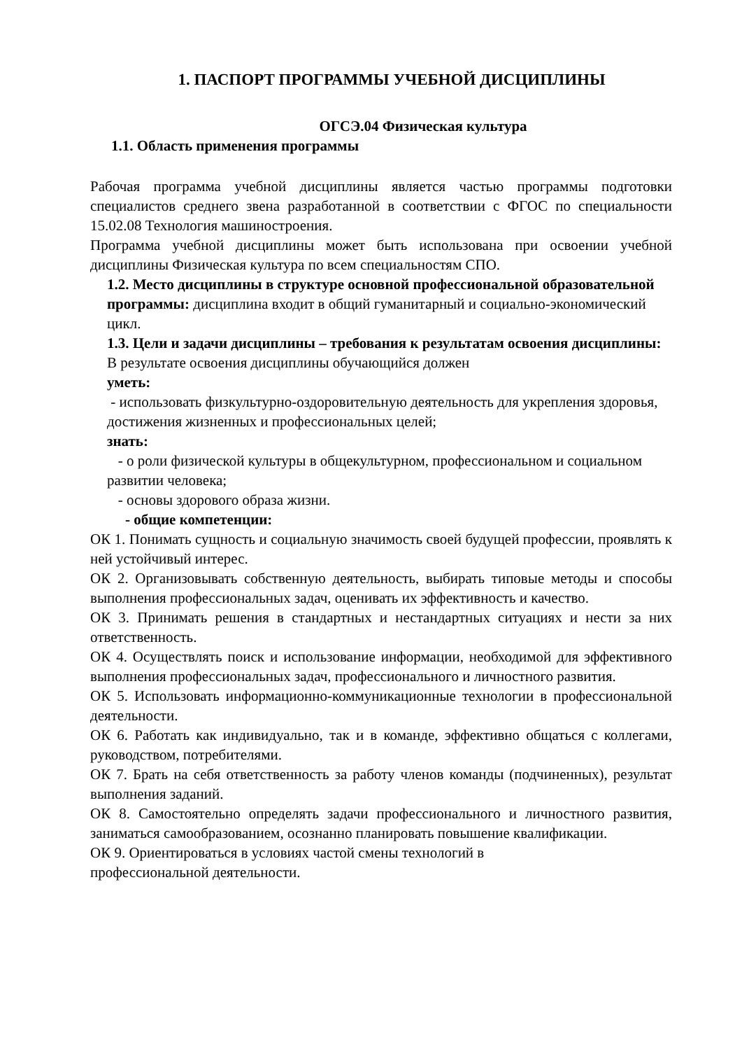1. ПАСПОРТ ПРОГРАММЫ УЧЕБНОЙ ДИСЦИПЛИНЫ
ОГСЭ.04 Физическая культура
1.1. Область применения программы
Рабочая программа учебной дисциплины является частью программы подготовки специалистов среднего звена разработанной в соответствии с ФГОС по специальности 15.02.08 Технология машиностроения.
Программа учебной дисциплины может быть использована при освоении учебной дисциплины Физическая культура по всем специальностям СПО.
1.2. Место дисциплины в структуре основной профессиональной образовательной программы: дисциплина входит в общий гуманитарный и социально-экономический цикл.
1.3. Цели и задачи дисциплины – требования к результатам освоения дисциплины:
В результате освоения дисциплины обучающийся должен
уметь:
- использовать физкультурно-оздоровительную деятельность для укрепления здоровья, достижения жизненных и профессиональных целей;
знать:
- о роли физической культуры в общекультурном, профессиональном и социальном развитии человека;
- основы здорового образа жизни.
- общие компетенции:
ОК 1. Понимать сущность и социальную значимость своей будущей профессии, проявлять к ней устойчивый интерес.
ОК 2. Организовывать собственную деятельность, выбирать типовые методы и способы выполнения профессиональных задач, оценивать их эффективность и качество.
ОК 3. Принимать решения в стандартных и нестандартных ситуациях и нести за них ответственность.
ОК 4. Осуществлять поиск и использование информации, необходимой для эффективного выполнения профессиональных задач, профессионального и личностного развития.
ОК 5. Использовать информационно-коммуникационные технологии в профессиональной деятельности.
ОК 6. Работать как индивидуально, так и в команде, эффективно общаться с коллегами, руководством, потребителями.
ОК 7. Брать на себя ответственность за работу членов команды (подчиненных), результат выполнения заданий.
ОК 8. Самостоятельно определять задачи профессионального и личностного развития, заниматься самообразованием, осознанно планировать повышение квалификации.
ОК 9. Ориентироваться в условиях частой смены технологий в
профессиональной деятельности.